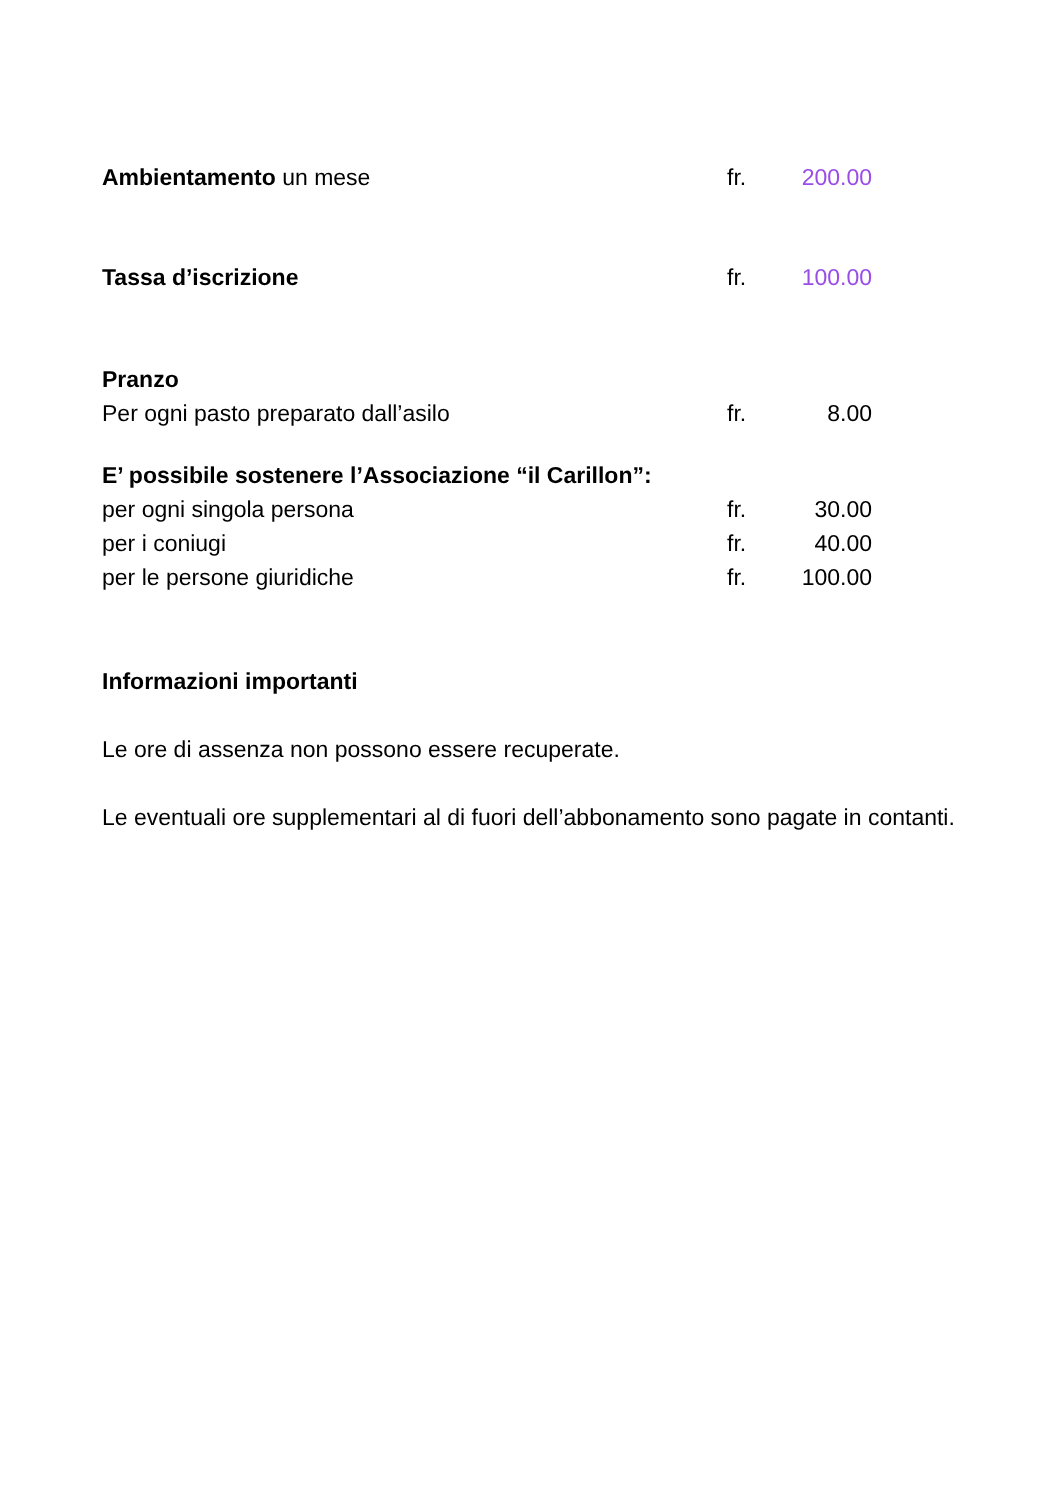| Ambientamento un mese | fr. | 200.00 |
| Tassa d’iscrizione | fr. | 100.00 |
| Pranzo | | |
| Per ogni pasto preparato dall’asilo | fr. | 8.00 |
| E’ possibile sostenere l’Associazione “il Carillon”: | | |
| per ogni singola persona | fr. | 30.00 |
| per i coniugi | fr. | 40.00 |
| per le persone giuridiche | fr. | 100.00 |
Informazioni importanti
Le ore di assenza non possono essere recuperate.
Le eventuali ore supplementari al di fuori dell’abbonamento sono pagate in contanti.